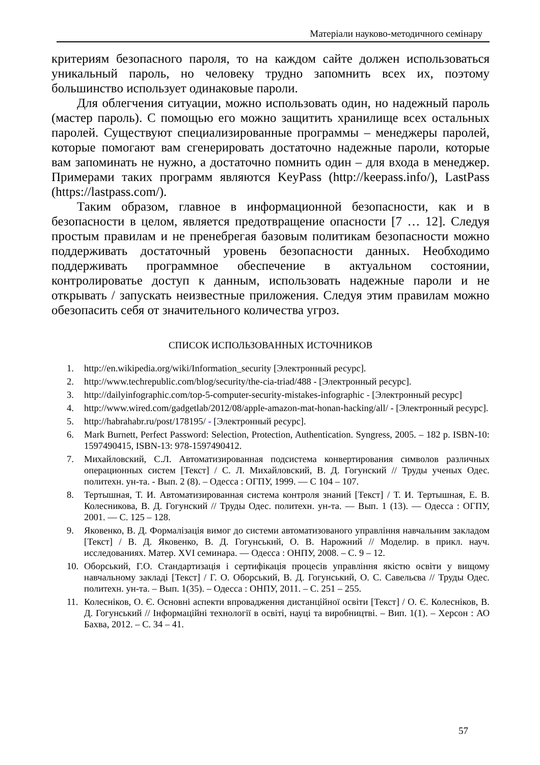Матеріали науково-методичного семінару
критериям безопасного пароля, то на каждом сайте должен использоваться уникальный пароль, но человеку трудно запомнить всех их, поэтому большинство использует одинаковые пароли.
Для облегчения ситуации, можно использовать один, но надежный пароль (мастер пароль). С помощью его можно защитить хранилище всех остальных паролей. Существуют специализированные программы – менеджеры паролей, которые помогают вам сгенерировать достаточно надежные пароли, которые вам запоминать не нужно, а достаточно помнить один – для входа в менеджер. Примерами таких программ являются KeyPass (http://keepass.info/), LastPass (https://lastpass.com/).
Таким образом, главное в информационной безопасности, как и в безопасности в целом, является предотвращение опасности [7 … 12]. Следуя простым правилам и не пренебрегая базовым политикам безопасности можно поддерживать достаточный уровень безопасности данных. Необходимо поддерживать программное обеспечение в актуальном состоянии, контролироватье доступ к данным, использовать надежные пароли и не открывать / запускать неизвестные приложения. Следуя этим правилам можно обезопасить себя от значительного количества угроз.
СПИСОК ИСПОЛЬЗОВАННЫХ ИСТОЧНИКОВ
1. http://en.wikipedia.org/wiki/Information_security [Электронный ресурс].
2. http://www.techrepublic.com/blog/security/the-cia-triad/488 - [Электронный ресурс].
3. http://dailyinfographic.com/top-5-computer-security-mistakes-infographic - [Электронный ресурс]
4. http://www.wired.com/gadgetlab/2012/08/apple-amazon-mat-honan-hacking/all/ - [Электронный ресурс].
5. http://habrahabr.ru/post/178195/ - [Электронный ресурс].
6. Mark Burnett, Perfect Password: Selection, Protection, Authentication. Syngress, 2005. – 182 p. ISBN-10: 1597490415, ISBN-13: 978-1597490412.
7. Михайловский, С.Л. Автоматизированная подсистема конвертирования символов различных операционных систем [Текст] / С. Л. Михайловский, В. Д. Гогунский // Труды ученых Одес. политехн. ун-та. - Вып. 2 (8). – Одесса : ОГПУ, 1999. — С 104 – 107.
8. Тертышная, Т. И. Автоматизированная система контроля знаний [Текст] / Т. И. Тертышная, Е. В. Колесникова, В. Д. Гогунский // Труды Одес. политехн. ун-та. — Вып. 1 (13). — Одесса : ОГПУ, 2001. — С. 125 – 128.
9. Яковенко, В. Д. Формалізація вимог до системи автоматизованого управління навчальним закладом [Текст] / В. Д. Яковенко, В. Д. Гогунський, О. В. Нарожний // Моделир. в прикл. науч. исследованиях. Матер. XVI семинара. — Одесса : ОНПУ, 2008. – С. 9 – 12.
10. Оборський, Г.О. Стандартизація і сертифікація процесів управління якістю освіти у вищому навчальному закладі [Текст] / Г. О. Оборський, В. Д. Гогунський, О. С. Савельєва // Труды Одес. политехн. ун-та. – Вып. 1(35). – Одесса : ОНПУ, 2011. – С. 251 – 255.
11. Колесніков, О. Є. Основні аспекти впровадження дистанційної освіти [Текст] / О. Є. Колесніков, В. Д. Гогунський // Інформаційні технології в освіті, науці та виробництві. – Вип. 1(1). – Херсон : АО Бахва, 2012. – С. 34 – 41.
57